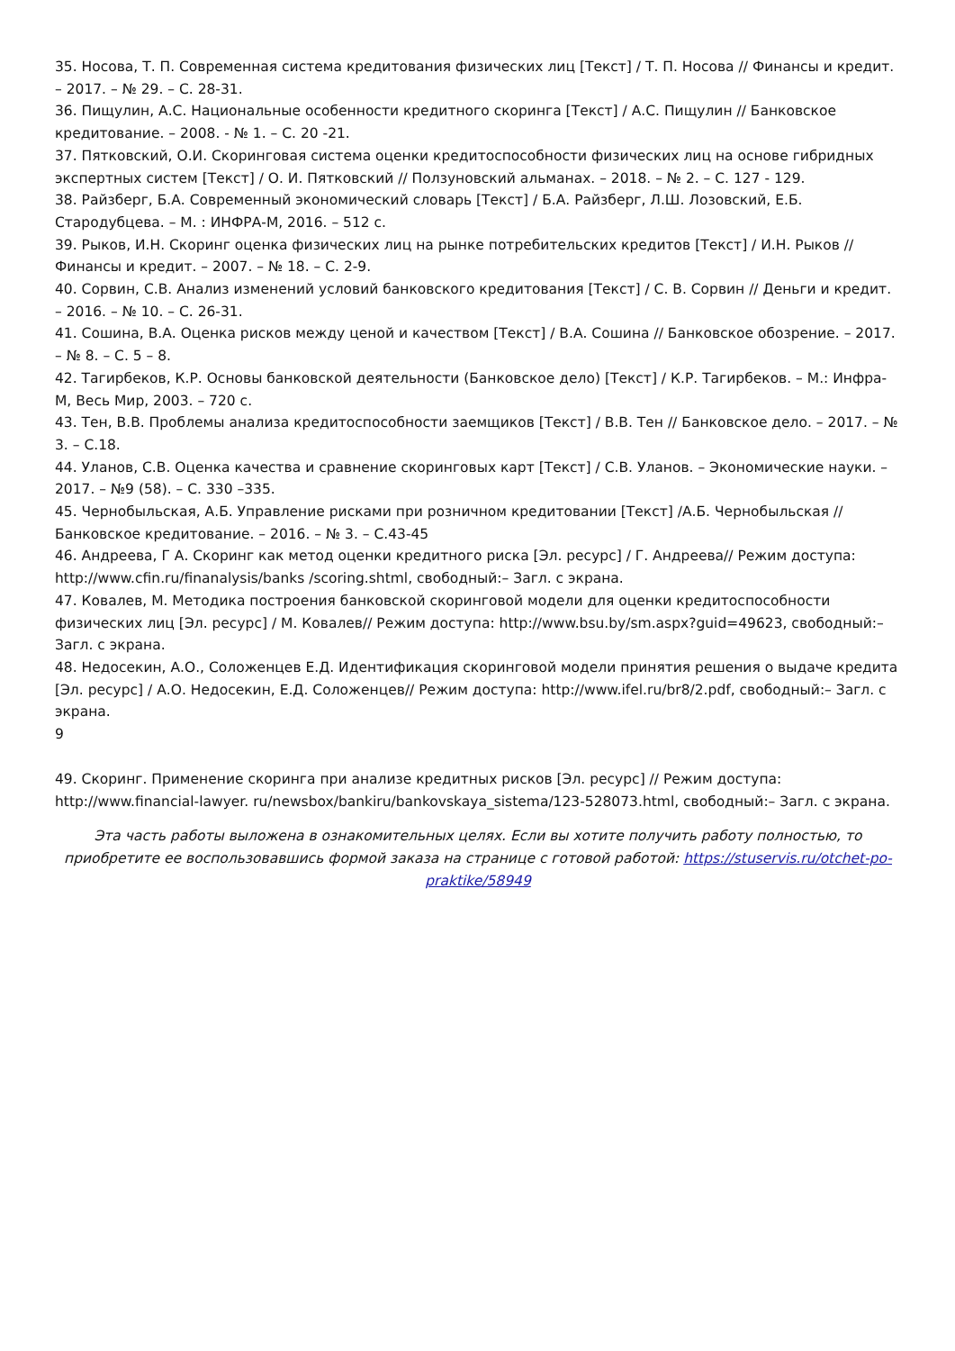35. Носова, Т. П. Современная система кредитования физических лиц [Текст] / Т. П. Носова // Финансы и кредит. – 2017. – № 29. – С. 28-31.
36. Пищулин, А.С. Национальные особенности кредитного скоринга [Текст] / А.С. Пищулин // Банковское кредитование. – 2008. - № 1. – С. 20 -21.
37. Пятковский, О.И. Скоринговая система оценки кредитоспособности физических лиц на основе гибридных экспертных систем [Текст] / О. И. Пятковский // Ползуновский альманах. – 2018. – № 2. – С. 127 - 129.
38. Райзберг, Б.А. Современный экономический словарь [Текст] / Б.А. Райзберг, Л.Ш. Лозовский, Е.Б. Стародубцева. – М. : ИНФРА-М, 2016. – 512 с.
39. Рыков, И.Н. Скоринг оценка физических лиц на рынке потребительских кредитов [Текст] / И.Н. Рыков // Финансы и кредит. – 2007. – № 18. – С. 2-9.
40. Сорвин, С.В. Анализ изменений условий банковского кредитования [Текст] / С. В. Сорвин // Деньги и кредит. – 2016. – № 10. – С. 26-31.
41. Сошина, В.А. Оценка рисков между ценой и качеством [Текст] / В.А. Сошина // Банковское обозрение. – 2017. – № 8. – С. 5 – 8.
42. Тагирбеков, К.Р. Основы банковской деятельности (Банковское дело) [Текст] / К.Р. Тагирбеков. – М.: Инфра-М, Весь Мир, 2003. – 720 с.
43. Тен, В.В. Проблемы анализа кредитоспособности заемщиков [Текст] / В.В. Тен // Банковское дело. – 2017. – № 3. – С.18.
44. Уланов, С.В. Оценка качества и сравнение скоринговых карт [Текст] / С.В. Уланов. – Экономические науки. – 2017. – №9 (58). – С. 330 –335.
45. Чернобыльская, А.Б. Управление рисками при розничном кредитовании [Текст] /А.Б. Чернобыльская // Банковское кредитование. – 2016. – № 3. – С.43-45
46. Андреева, Г А. Скоринг как метод оценки кредитного риска [Эл. ресурс] / Г. Андреева// Режим доступа: http://www.cfin.ru/finanalysis/banks /scoring.shtml, свободный:– Загл. с экрана.
47. Ковалев, М. Методика построения банковской скоринговой модели для оценки кредитоспособности физических лиц [Эл. ресурс] / М. Ковалев// Режим доступа: http://www.bsu.by/sm.aspx?guid=49623, свободный:– Загл. с экрана.
48. Недосекин, А.О., Соложенцев Е.Д. Идентификация скоринговой модели принятия решения о выдаче кредита [Эл. ресурс] / А.О. Недосекин, Е.Д. Соложенцев// Режим доступа: http://www.ifel.ru/br8/2.pdf, свободный:– Загл. с экрана.
9
49. Скоринг. Применение скоринга при анализе кредитных рисков [Эл. ресурс] // Режим доступа: http://www.financial-lawyer. ru/newsbox/bankiru/bankovskaya_sistema/123-528073.html, свободный:– Загл. с экрана.
Эта часть работы выложена в ознакомительных целях. Если вы хотите получить работу полностью, то приобретите ее воспользовавшись формой заказа на странице с готовой работой: https://stuservis.ru/otchet-po-praktike/58949